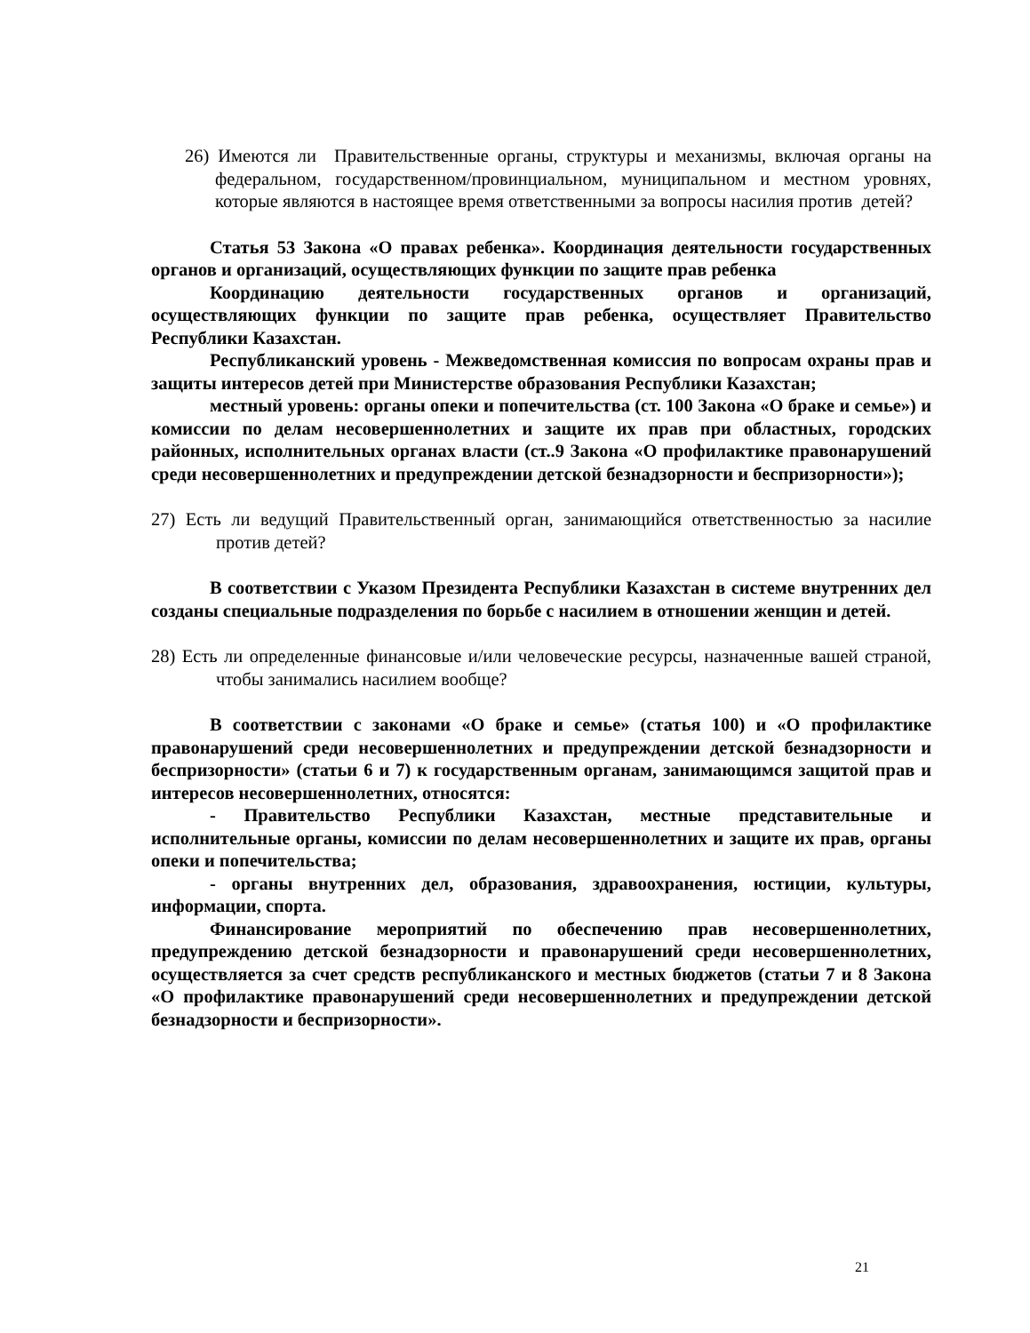26) Имеются ли Правительственные органы, структуры и механизмы, включая органы на федеральном, государственном/провинциальном, муниципальном и местном уровнях, которые являются в настоящее время ответственными за вопросы насилия против детей?
Статья 53 Закона «О правах ребенка». Координация деятельности государственных органов и организаций, осуществляющих функции по защите прав ребенка
Координацию деятельности государственных органов и организаций, осуществляющих функции по защите прав ребенка, осуществляет Правительство Республики Казахстан.
Республиканский уровень - Межведомственная комиссия по вопросам охраны прав и защиты интересов детей при Министерстве образования Республики Казахстан;
местный уровень: органы опеки и попечительства (ст. 100 Закона «О браке и семье») и комиссии по делам несовершеннолетних и защите их прав при областных, городских районных, исполнительных органах власти (ст..9 Закона «О профилактике правонарушений среди несовершеннолетних и предупреждении детской безнадзорности и беспризорности»);
27) Есть ли ведущий Правительственный орган, занимающийся ответственностью за насилие против детей?
В соответствии с Указом Президента Республики Казахстан в системе внутренних дел созданы специальные подразделения по борьбе с насилием в отношении женщин и детей.
28) Есть ли определенные финансовые и/или человеческие ресурсы, назначенные вашей страной, чтобы занимались насилием вообще?
В соответствии с законами «О браке и семье» (статья 100) и «О профилактике правонарушений среди несовершеннолетних и предупреждении детской безнадзорности и беспризорности» (статьи 6 и 7) к государственным органам, занимающимся защитой прав и интересов несовершеннолетних, относятся:
- Правительство Республики Казахстан, местные представительные и исполнительные органы, комиссии по делам несовершеннолетних и защите их прав, органы опеки и попечительства;
- органы внутренних дел, образования, здравоохранения, юстиции, культуры, информации, спорта.
Финансирование мероприятий по обеспечению прав несовершеннолетних, предупреждению детской безнадзорности и правонарушений среди несовершеннолетних, осуществляется за счет средств республиканского и местных бюджетов (статьи 7 и 8 Закона «О профилактике правонарушений среди несовершеннолетних и предупреждении детской безнадзорности и беспризорности».
21